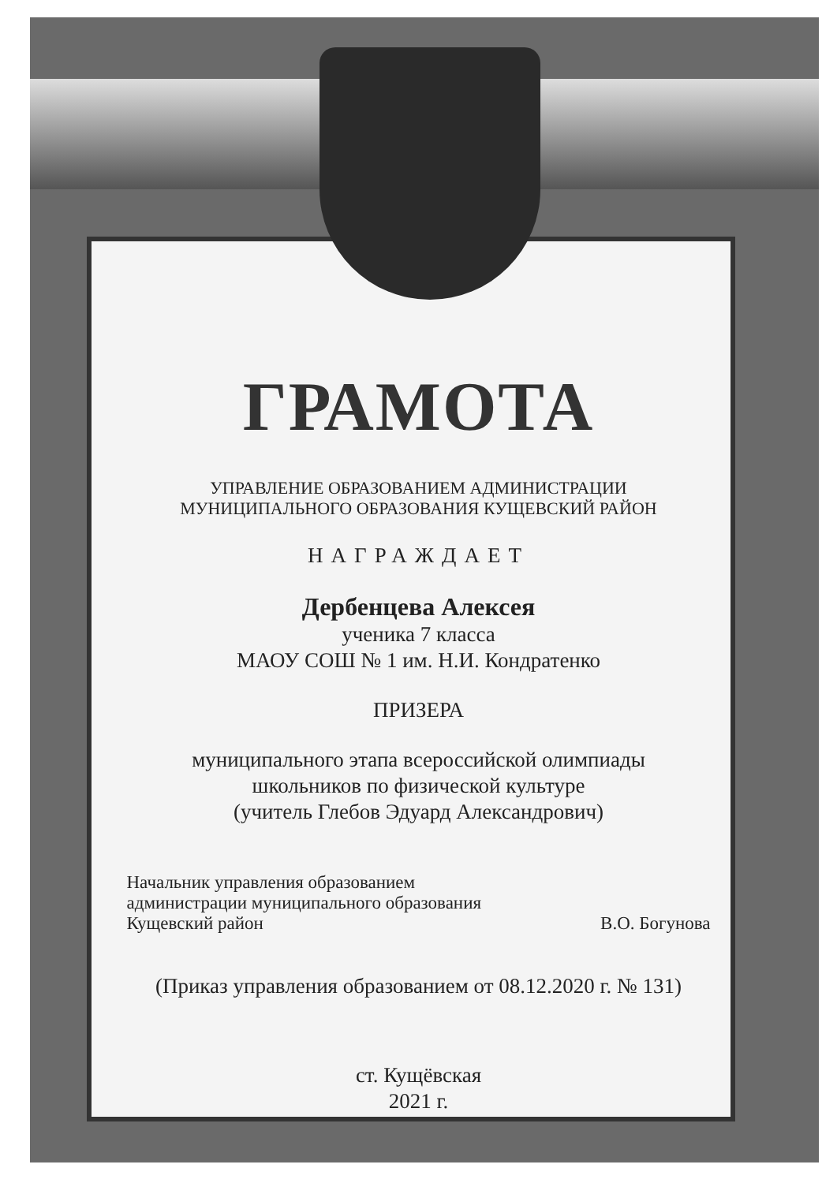ГРАМОТА
УПРАВЛЕНИЕ ОБРАЗОВАНИЕМ АДМИНИСТРАЦИИ
МУНИЦИПАЛЬНОГО ОБРАЗОВАНИЯ КУЩЕВСКИЙ РАЙОН
НАГРАЖДАЕТ
Дербенцева Алексея
ученика 7 класса
МАОУ СОШ № 1 им. Н.И. Кондратенко
ПРИЗЕРА
муниципального этапа всероссийской олимпиады
школьников по физической культуре
(учитель Глебов Эдуард Александрович)
Начальник управления образованием
администрации муниципального образования
Кущевский район В.О. Богунова
(Приказ управления образованием от 08.12.2020 г. № 131)
ст. Кущёвская
2021 г.